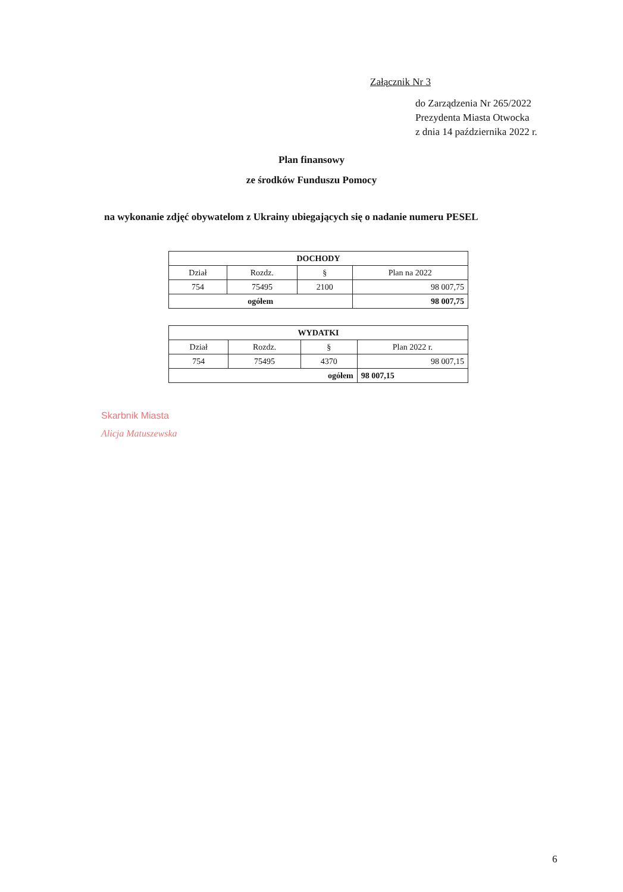Załącznik Nr 3
do Zarządzenia Nr 265/2022
Prezydenta Miasta Otwocka
z dnia 14 października 2022 r.
Plan finansowy
ze środków Funduszu Pomocy
na wykonanie zdjęć obywatelom z Ukrainy ubiegających się o nadanie numeru PESEL
| DOCHODY | | | |
| --- | --- | --- | --- |
| Dział | Rozdz. | § | Plan na 2022 |
| 754 | 75495 | 2100 | 98 007,75 |
| ogółem | | | 98 007,75 |
| WYDATKI | | | |
| --- | --- | --- | --- |
| Dział | Rozdz. | § | Plan 2022 r. |
| 754 | 75495 | 4370 | 98 007,15 |
| ogółem | | | 98 007,15 |
Skarbnik Miasta
Alicja Matuszewska
6